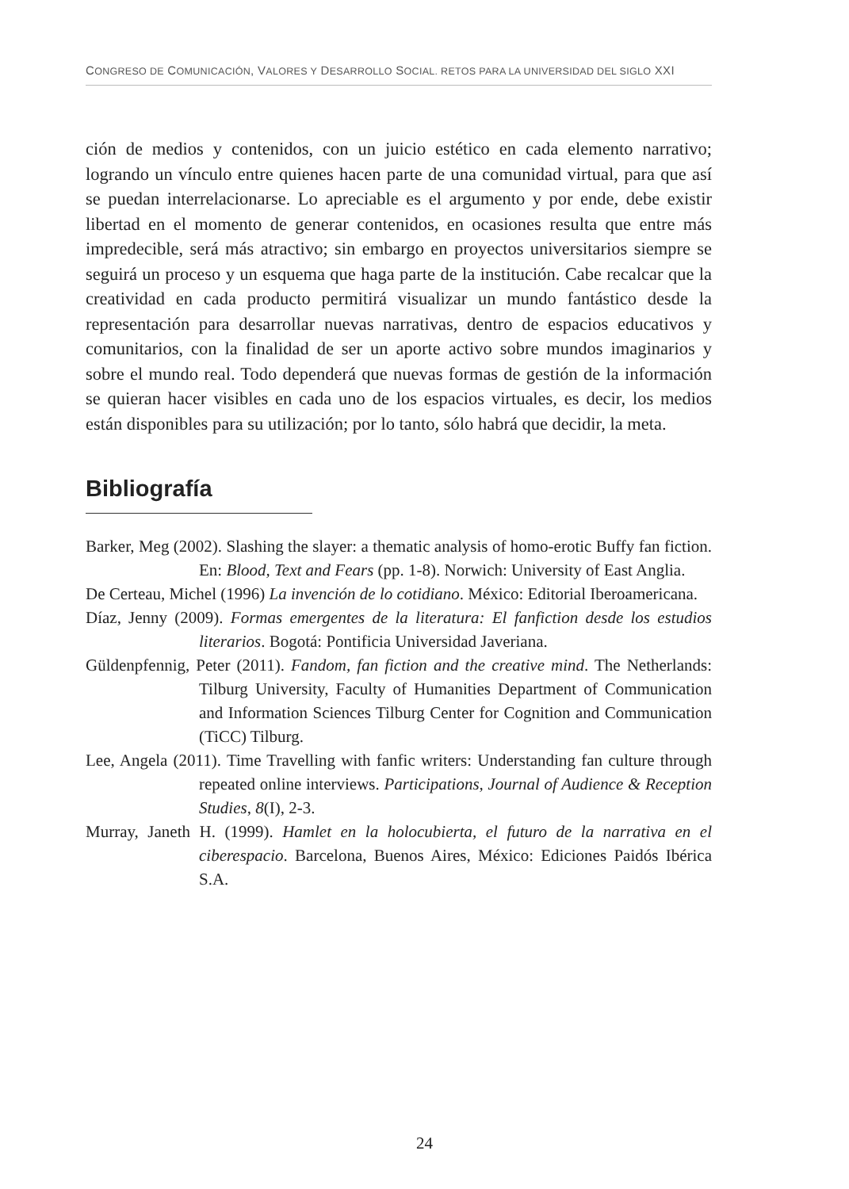CONGRESO DE COMUNICACIÓN, VALORES Y DESARROLLO SOCIAL. RETOS PARA LA UNIVERSIDAD DEL SIGLO XXI
ción de medios y contenidos, con un juicio estético en cada elemento narrativo; logrando un vínculo entre quienes hacen parte de una comunidad virtual, para que así se puedan interrelacionarse. Lo apreciable es el argumento y por ende, debe existir libertad en el momento de generar contenidos, en ocasiones resulta que entre más impredecible, será más atractivo; sin embargo en proyectos universitarios siempre se seguirá un proceso y un esquema que haga parte de la institución. Cabe recalcar que la creatividad en cada producto permitirá visualizar un mundo fantástico desde la representación para desarrollar nuevas narrativas, dentro de espacios educativos y comunitarios, con la finalidad de ser un aporte activo sobre mundos imaginarios y sobre el mundo real. Todo dependerá que nuevas formas de gestión de la información se quieran hacer visibles en cada uno de los espacios virtuales, es decir, los medios están disponibles para su utilización; por lo tanto, sólo habrá que decidir, la meta.
Bibliografía
Barker, Meg (2002). Slashing the slayer: a thematic analysis of homo-erotic Buffy fan fiction. En: Blood, Text and Fears (pp. 1-8). Norwich: University of East Anglia.
De Certeau, Michel (1996) La invención de lo cotidiano. México: Editorial Iberoamericana.
Díaz, Jenny (2009). Formas emergentes de la literatura: El fanfiction desde los estudios literarios. Bogotá: Pontificia Universidad Javeriana.
Güldenpfennig, Peter (2011). Fandom, fan fiction and the creative mind. The Netherlands: Tilburg University, Faculty of Humanities Department of Communication and Information Sciences Tilburg Center for Cognition and Communication (TiCC) Tilburg.
Lee, Angela (2011). Time Travelling with fanfic writers: Understanding fan culture through repeated online interviews. Participations, Journal of Audience & Reception Studies, 8(I), 2-3.
Murray, Janeth H. (1999). Hamlet en la holocubierta, el futuro de la narrativa en el ciberespacio. Barcelona, Buenos Aires, México: Ediciones Paidós Ibérica S.A.
24